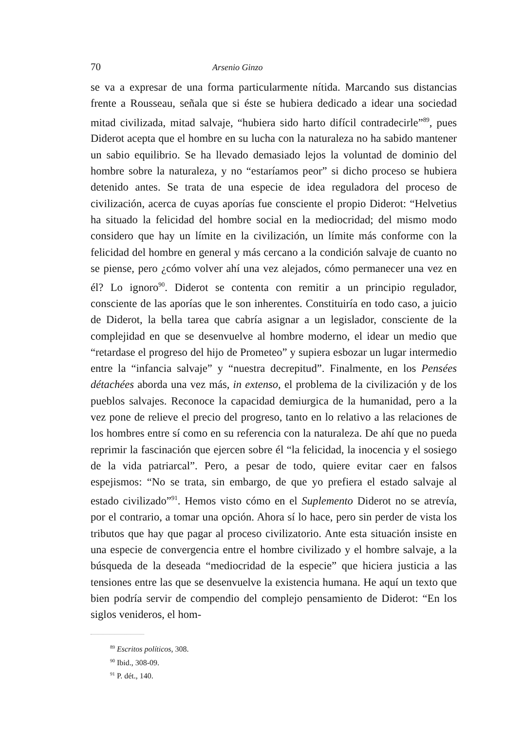70 Arsenio Ginzo
se va a expresar de una forma particularmente nítida. Marcando sus distancias frente a Rousseau, señala que si éste se hubiera dedicado a idear una sociedad mitad civilizada, mitad salvaje, “hubiera sido harto difícil contradecirle”<sup>89</sup>, pues Diderot acepta que el hombre en su lucha con la naturaleza no ha sabido mantener un sabio equilibrio. Se ha llevado demasiado lejos la voluntad de dominio del hombre sobre la naturaleza, y no “estaríamos peor” si dicho proceso se hubiera detenido antes. Se trata de una especie de idea reguladora del proceso de civilización, acerca de cuyas aporías fue consciente el propio Diderot: “Helvetius ha situado la felicidad del hombre social en la mediocridad; del mismo modo considero que hay un límite en la civilización, un límite más conforme con la felicidad del hombre en general y más cercano a la condición salvaje de cuanto no se piense, pero ¿cómo volver ahí una vez alejados, cómo permanecer una vez en él? Lo ignoro<sup>90</sup>. Diderot se contenta con remitir a un principio regulador, consciente de las aporías que le son inherentes. Constituiría en todo caso, a juicio de Diderot, la bella tarea que cabría asignar a un legislador, consciente de la complejidad en que se desenvuelve al hombre moderno, el idear un medio que “retardase el progreso del hijo de Prometeo” y supiera esbozar un lugar intermedio entre la “infancia salvaje” y “nuestra decrepitud”. Finalmente, en los Pensées détachées aborda una vez más, in extenso, el problema de la civilización y de los pueblos salvajes. Reconoce la capacidad demiurgica de la humanidad, pero a la vez pone de relieve el precio del progreso, tanto en lo relativo a las relaciones de los hombres entre sí como en su referencia con la naturaleza. De ahí que no pueda reprimir la fascinación que ejercen sobre él “la felicidad, la inocencia y el sosiego de la vida patriarcal”. Pero, a pesar de todo, quiere evitar caer en falsos espejismos: “No se trata, sin embargo, de que yo prefiera el estado salvaje al estado civilizado”<sup>91</sup>. Hemos visto cómo en el Suplemento Diderot no se atrevía, por el contrario, a tomar una opción. Ahora sí lo hace, pero sin perder de vista los tributos que hay que pagar al proceso civilizatorio. Ante esta situación insiste en una especie de convergencia entre el hombre civilizado y el hombre salvaje, a la búsqueda de la deseada “mediocridad de la especie” que hiciera justicia a las tensiones entre las que se desenvuelve la existencia humana. He aquí un texto que bien podría servir de compendio del complejo pensamiento de Diderot: “En los siglos venideros, el hom-
<sup>89</sup> Escritos políticos, 308.
<sup>90</sup> Ibid., 308-09.
<sup>91</sup> P. dét., 140.